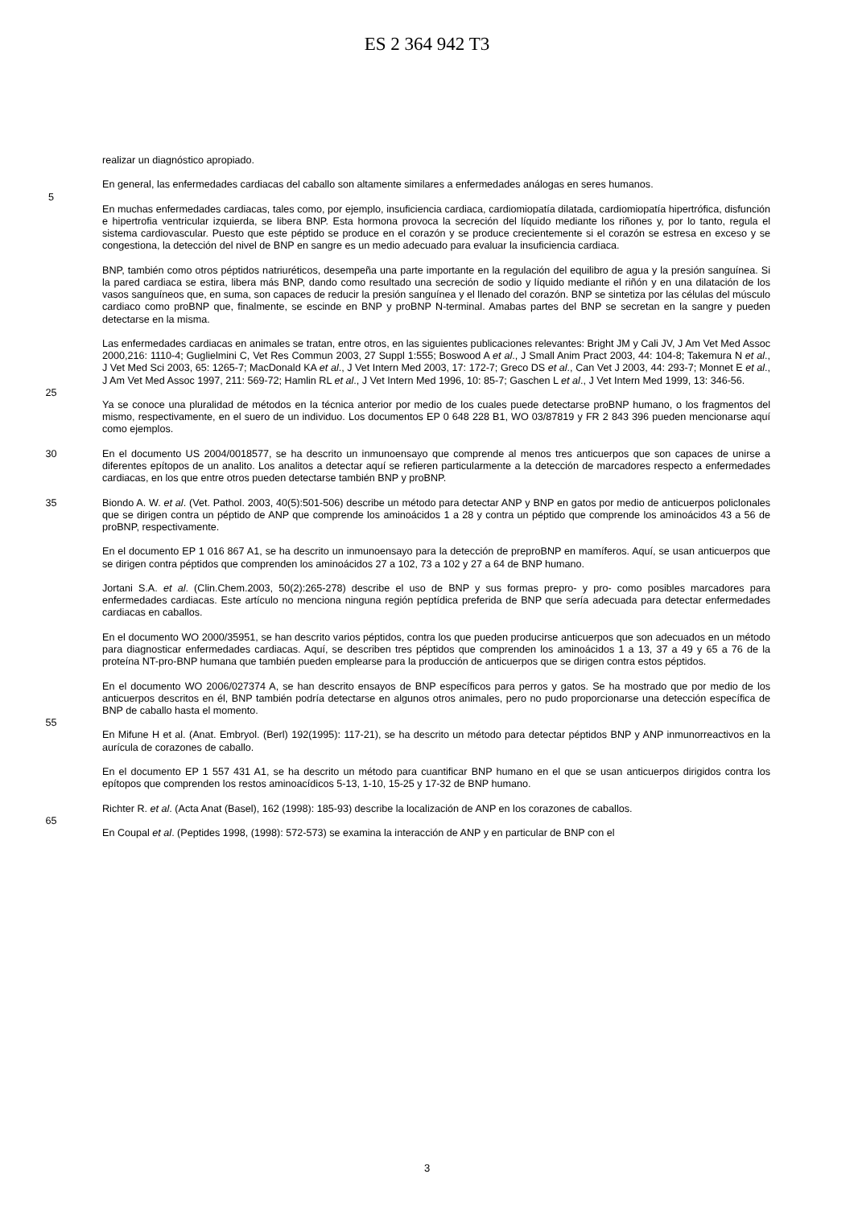ES 2 364 942 T3
realizar un diagnóstico apropiado.
En general, las enfermedades cardiacas del caballo son altamente similares a enfermedades análogas en seres humanos.
5
En muchas enfermedades cardiacas, tales como, por ejemplo, insuficiencia cardiaca, cardiomiopatía dilatada, cardiomiopatía hipertrófica, disfunción e hipertrofia ventricular izquierda, se libera BNP. Esta hormona provoca la secreción del líquido mediante los riñones y, por lo tanto, regula el sistema cardiovascular. Puesto que este péptido se produce en el corazón y se produce crecientemente si el corazón se estresa en exceso y se congestiona, la detección del nivel de BNP en sangre es un medio adecuado para evaluar la insuficiencia cardiaca.
BNP, también como otros péptidos natriuréticos, desempeña una parte importante en la regulación del equilibro de agua y la presión sanguínea. Si la pared cardiaca se estira, libera más BNP, dando como resultado una secreción de sodio y líquido mediante el riñón y en una dilatación de los vasos sanguíneos que, en suma, son capaces de reducir la presión sanguínea y el llenado del corazón. BNP se sintetiza por las células del músculo cardiaco como proBNP que, finalmente, se escinde en BNP y proBNP N-terminal. Amabas partes del BNP se secretan en la sangre y pueden detectarse en la misma.
Las enfermedades cardiacas en animales se tratan, entre otros, en las siguientes publicaciones relevantes: Bright JM y Cali JV, J Am Vet Med Assoc 2000,216: 1110-4; Guglielmini C, Vet Res Commun 2003, 27 Suppl 1:555; Boswood A et al., J Small Anim Pract 2003, 44: 104-8; Takemura N et al., J Vet Med Sci 2003, 65: 1265-7; MacDonald KA et al., J Vet Intern Med 2003, 17: 172-7; Greco DS et al., Can Vet J 2003, 44: 293-7; Monnet E et al., J Am Vet Med Assoc 1997, 211: 569-72; Hamlin RL et al., J Vet Intern Med 1996, 10: 85-7; Gaschen L et al., J Vet Intern Med 1999, 13: 346-56.
25
Ya se conoce una pluralidad de métodos en la técnica anterior por medio de los cuales puede detectarse proBNP humano, o los fragmentos del mismo, respectivamente, en el suero de un individuo. Los documentos EP 0 648 228 B1, WO 03/87819 y FR 2 843 396 pueden mencionarse aquí como ejemplos.
30 En el documento US 2004/0018577, se ha descrito un inmunoensayo que comprende al menos tres anticuerpos que son capaces de unirse a diferentes epítopos de un analito. Los analitos a detectar aquí se refieren particularmente a la detección de marcadores respecto a enfermedades cardiacas, en los que entre otros pueden detectarse también BNP y proBNP.
35 Biondo A. W. et al. (Vet. Pathol. 2003, 40(5):501-506) describe un método para detectar ANP y BNP en gatos por medio de anticuerpos policlonales que se dirigen contra un péptido de ANP que comprende los aminoácidos 1 a 28 y contra un péptido que comprende los aminoácidos 43 a 56 de proBNP, respectivamente.
En el documento EP 1 016 867 A1, se ha descrito un inmunoensayo para la detección de preproBNP en mamíferos. Aquí, se usan anticuerpos que se dirigen contra péptidos que comprenden los aminoácidos 27 a 102, 73 a 102 y 27 a 64 de BNP humano.
Jortani S.A. et al. (Clin.Chem.2003, 50(2):265-278) describe el uso de BNP y sus formas prepro- y pro- como posibles marcadores para enfermedades cardiacas. Este artículo no menciona ninguna región peptídica preferida de BNP que sería adecuada para detectar enfermedades cardiacas en caballos.
En el documento WO 2000/35951, se han descrito varios péptidos, contra los que pueden producirse anticuerpos que son adecuados en un método para diagnosticar enfermedades cardiacas. Aquí, se describen tres péptidos que comprenden los aminoácidos 1 a 13, 37 a 49 y 65 a 76 de la proteína NT-pro-BNP humana que también pueden emplearse para la producción de anticuerpos que se dirigen contra estos péptidos.
En el documento WO 2006/027374 A, se han descrito ensayos de BNP específicos para perros y gatos. Se ha mostrado que por medio de los anticuerpos descritos en él, BNP también podría detectarse en algunos otros animales, pero no pudo proporcionarse una detección específica de BNP de caballo hasta el momento.
55
En Mifune H et al. (Anat. Embryol. (Berl) 192(1995): 117-21), se ha descrito un método para detectar péptidos BNP y ANP inmunorreactivos en la aurícula de corazones de caballo.
En el documento EP 1 557 431 A1, se ha descrito un método para cuantificar BNP humano en el que se usan anticuerpos dirigidos contra los epítopos que comprenden los restos aminoacídicos 5-13, 1-10, 15-25 y 17-32 de BNP humano.
Richter R. et al. (Acta Anat (Basel), 162 (1998): 185-93) describe la localización de ANP en los corazones de caballos.
65
En Coupal et al. (Peptides 1998, (1998): 572-573) se examina la interacción de ANP y en particular de BNP con el
3